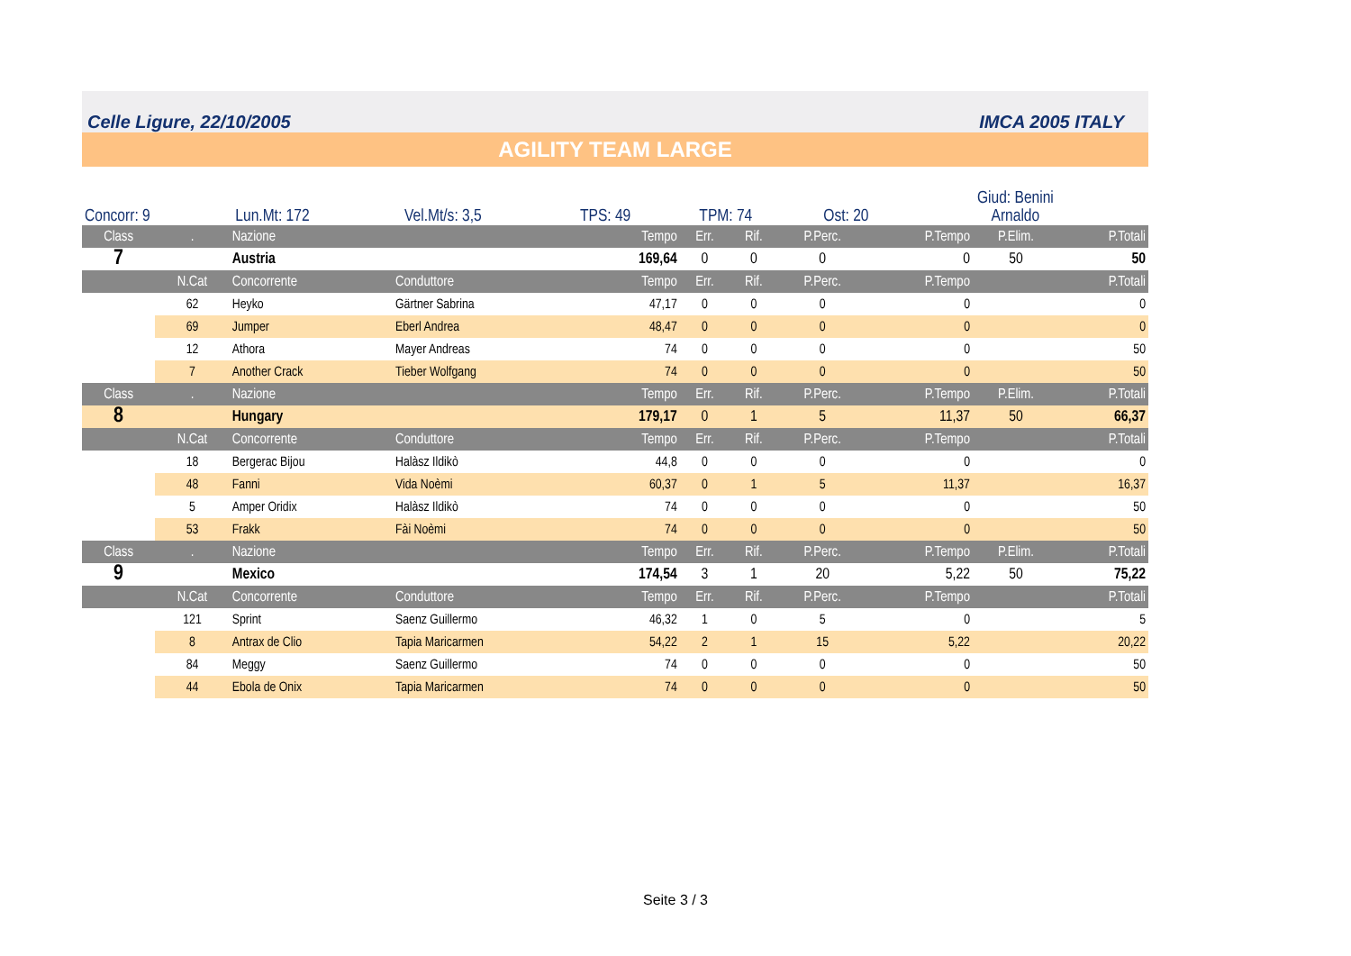Celle Ligure, 22/10/2005 IMCA 2005 ITALY
AGILITY TEAM LARGE
| Concorr: 9 | Lun.Mt: 172 | Vel.Mt/s: 3,5 | TPS: 49 | TPM: 74 | Ost: 20 | Giud: Benini Arnaldo | | | | |
| Class | . | Nazione | | Tempo | Err. | Rif. | P.Perc. | P.Tempo | P.Elim. | P.Totali |
| --- | --- | --- | --- | --- | --- | --- | --- | --- | --- | --- |
| 7 | | Austria | | 169,64 | 0 | 0 | 0 | 0 | 50 | 50 |
| | N.Cat | Concorrente | Conduttore | Tempo | Err. | Rif. | P.Perc. | P.Tempo | | P.Totali |
| | 62 | Heyko | Gärtner Sabrina | 47,17 | 0 | 0 | 0 | 0 | | 0 |
| | 69 | Jumper | Eberl Andrea | 48,47 | 0 | 0 | 0 | 0 | | 0 |
| | 12 | Athora | Mayer Andreas | 74 | 0 | 0 | 0 | 0 | | 50 |
| | 7 | Another Crack | Tieber Wolfgang | 74 | 0 | 0 | 0 | 0 | | 50 |
| Class | . | Nazione | | Tempo | Err. | Rif. | P.Perc. | P.Tempo | P.Elim. | P.Totali |
| 8 | | Hungary | | 179,17 | 0 | 1 | 5 | 11,37 | 50 | 66,37 |
| | N.Cat | Concorrente | Conduttore | Tempo | Err. | Rif. | P.Perc. | P.Tempo | | P.Totali |
| | 18 | Bergerac Bijou | Halàsz Ildikò | 44,8 | 0 | 0 | 0 | 0 | | 0 |
| | 48 | Fanni | Vida Noèmi | 60,37 | 0 | 1 | 5 | 11,37 | | 16,37 |
| | 5 | Amper Oridix | Halàsz Ildikò | 74 | 0 | 0 | 0 | 0 | | 50 |
| | 53 | Frakk | Fài Noèmi | 74 | 0 | 0 | 0 | 0 | | 50 |
| Class | . | Nazione | | Tempo | Err. | Rif. | P.Perc. | P.Tempo | P.Elim. | P.Totali |
| 9 | | Mexico | | 174,54 | 3 | 1 | 20 | 5,22 | 50 | 75,22 |
| | N.Cat | Concorrente | Conduttore | Tempo | Err. | Rif. | P.Perc. | P.Tempo | | P.Totali |
| | 121 | Sprint | Saenz Guillermo | 46,32 | 1 | 0 | 5 | 0 | | 5 |
| | 8 | Antrax de Clio | Tapia Maricarmen | 54,22 | 2 | 1 | 15 | 5,22 | | 20,22 |
| | 84 | Meggy | Saenz Guillermo | 74 | 0 | 0 | 0 | 0 | | 50 |
| | 44 | Ebola de Onix | Tapia Maricarmen | 74 | 0 | 0 | 0 | 0 | | 50 |
Seite 3 / 3